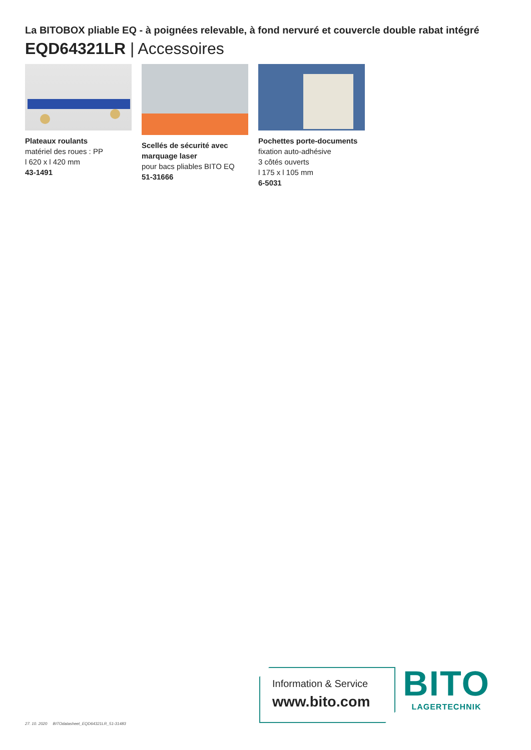La BITOBOX pliable EQ - à poignées relevable, à fond nervuré et couvercle double rabat intégré
EQD64321LR | Accessoires
Plateaux roulants
matériel des roues : PP
l 620 x l 420 mm
43-1491
Scellés de sécurité avec marquage laser
pour bacs pliables BITO EQ
51-31666
Pochettes porte-documents
fixation auto-adhésive
3 côtés ouverts
l 175 x l 105 mm
6-5031
27. 10. 2020 BITOdatasheet_EQD64321LR_51-31483
Information & Service
www.bito.com
BITO
LAGERTECHNIK